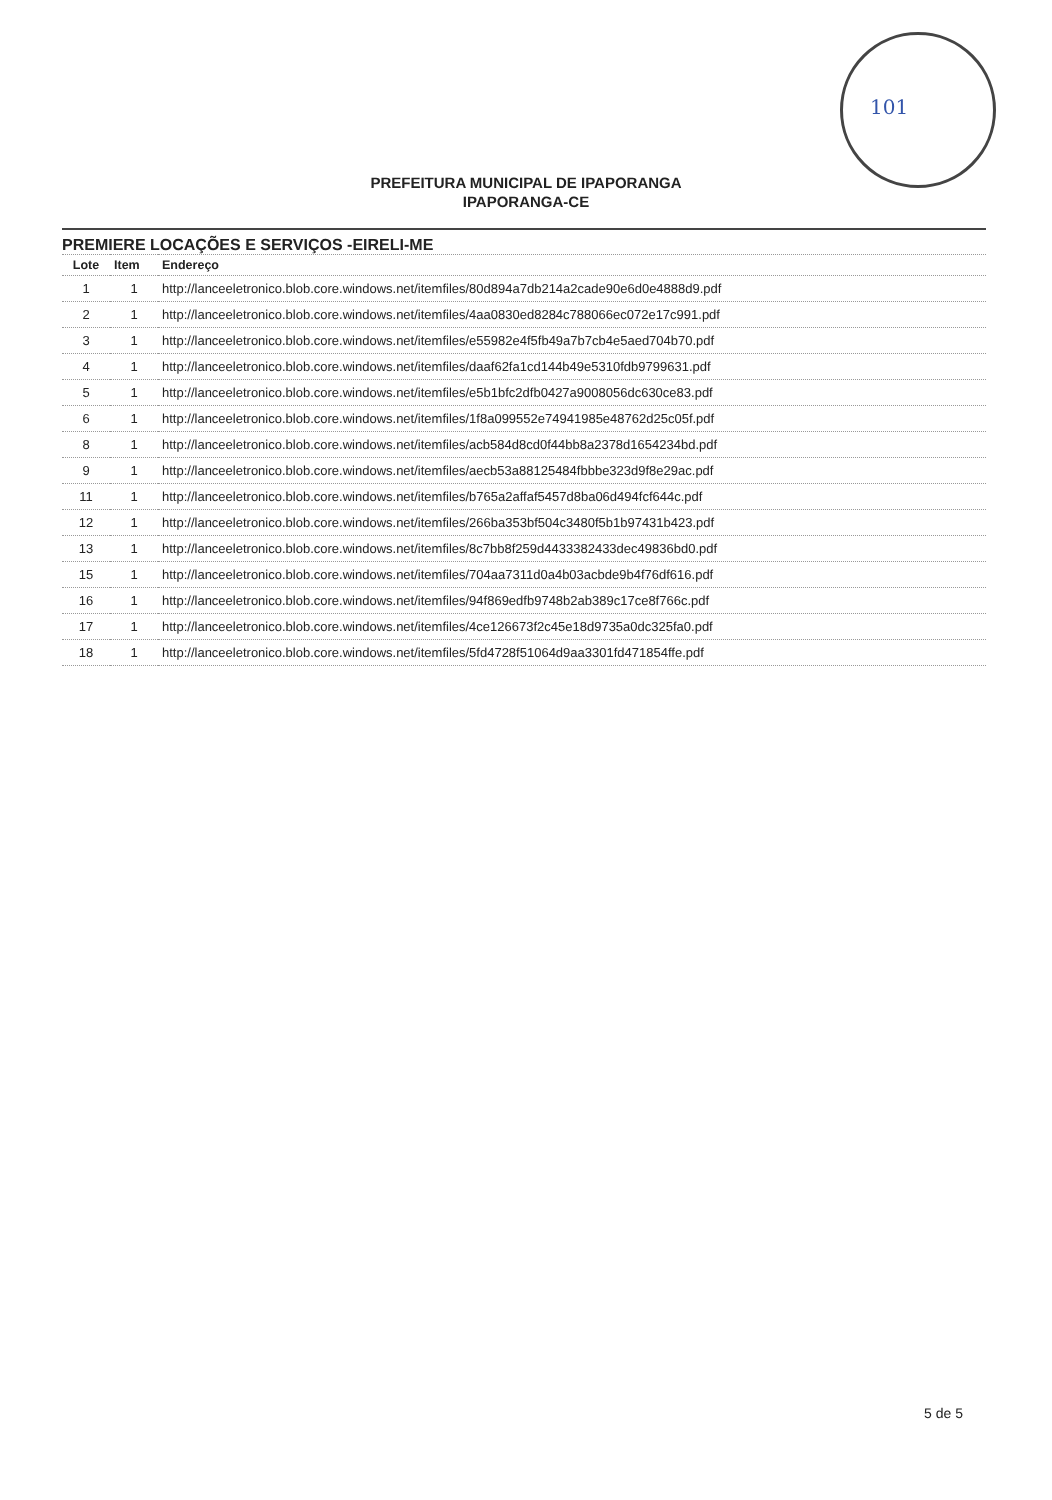101
PREFEITURA MUNICIPAL DE IPAPORANGA
IPAPORANGA-CE
PREMIERE LOCAÇÕES E SERVIÇOS -EIRELI-ME
| Lote | Item | Endereço |
| --- | --- | --- |
| 1 | 1 | http://lanceeletronico.blob.core.windows.net/itemfiles/80d894a7db214a2cade90e6d0e4888d9.pdf |
| 2 | 1 | http://lanceeletronico.blob.core.windows.net/itemfiles/4aa0830ed8284c788066ec072e17c991.pdf |
| 3 | 1 | http://lanceeletronico.blob.core.windows.net/itemfiles/e55982e4f5fb49a7b7cb4e5aed704b70.pdf |
| 4 | 1 | http://lanceeletronico.blob.core.windows.net/itemfiles/daaf62fa1cd144b49e5310fdb9799631.pdf |
| 5 | 1 | http://lanceeletronico.blob.core.windows.net/itemfiles/e5b1bfc2dfb0427a9008056dc630ce83.pdf |
| 6 | 1 | http://lanceeletronico.blob.core.windows.net/itemfiles/1f8a099552e74941985e48762d25c05f.pdf |
| 8 | 1 | http://lanceeletronico.blob.core.windows.net/itemfiles/acb584d8cd0f44bb8a2378d1654234bd.pdf |
| 9 | 1 | http://lanceeletronico.blob.core.windows.net/itemfiles/aecb53a88125484fbbbe323d9f8e29ac.pdf |
| 11 | 1 | http://lanceeletronico.blob.core.windows.net/itemfiles/b765a2affaf5457d8ba06d494fcf644c.pdf |
| 12 | 1 | http://lanceeletronico.blob.core.windows.net/itemfiles/266ba353bf504c3480f5b1b97431b423.pdf |
| 13 | 1 | http://lanceeletronico.blob.core.windows.net/itemfiles/8c7bb8f259d4433382433dec49836bd0.pdf |
| 15 | 1 | http://lanceeletronico.blob.core.windows.net/itemfiles/704aa7311d0a4b03acbde9b4f76df616.pdf |
| 16 | 1 | http://lanceeletronico.blob.core.windows.net/itemfiles/94f869edfb9748b2ab389c17ce8f766c.pdf |
| 17 | 1 | http://lanceeletronico.blob.core.windows.net/itemfiles/4ce126673f2c45e18d9735a0dc325fa0.pdf |
| 18 | 1 | http://lanceeletronico.blob.core.windows.net/itemfiles/5fd4728f51064d9aa3301fd471854ffe.pdf |
5 de 5